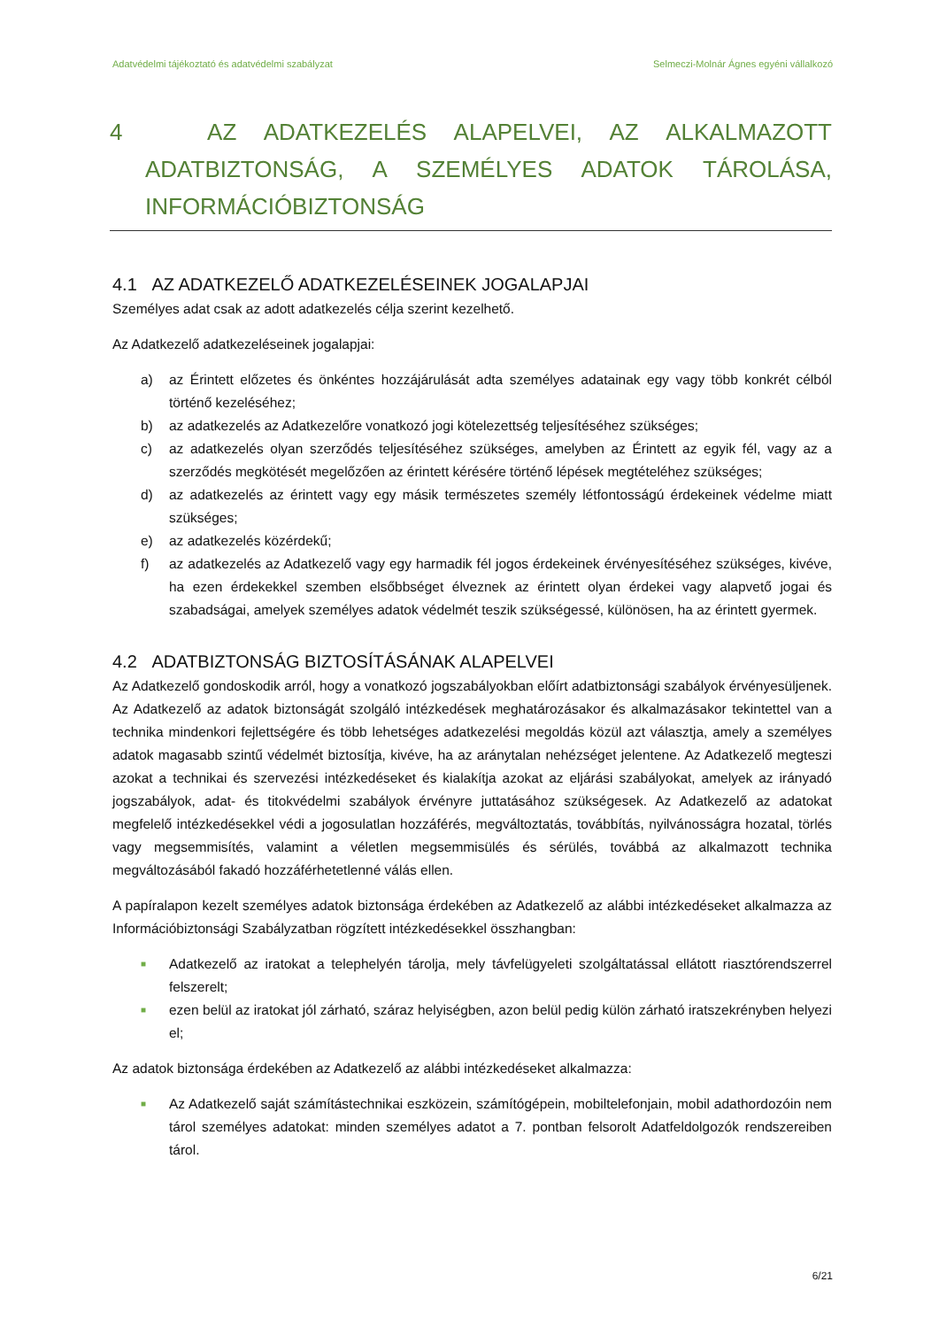Adatvédelmi tájékoztató és adatvédelmi szabályzat Selmeczi-Molnár Ágnes egyéni vállalkozó
4 AZ ADATKEZELÉS ALAPELVEI, AZ ALKALMAZOTT ADATBIZTONSÁG, A SZEMÉLYES ADATOK TÁROLÁSA, INFORMÁCIÓBIZTONSÁG
4.1 AZ ADATKEZELŐ ADATKEZELÉSEINEK JOGALAPJAI
Személyes adat csak az adott adatkezelés célja szerint kezelhető.
Az Adatkezelő adatkezeléseinek jogalapjai:
a) az Érintett előzetes és önkéntes hozzájárulását adta személyes adatainak egy vagy több konkrét célból történő kezeléséhez;
b) az adatkezelés az Adatkezelőre vonatkozó jogi kötelezettség teljesítéséhez szükséges;
c) az adatkezelés olyan szerződés teljesítéséhez szükséges, amelyben az Érintett az egyik fél, vagy az a szerződés megkötését megelőzően az érintett kérésére történő lépések megtételéhez szükséges;
d) az adatkezelés az érintett vagy egy másik természetes személy létfontosságú érdekeinek védelme miatt szükséges;
e) az adatkezelés közérdekű;
f) az adatkezelés az Adatkezelő vagy egy harmadik fél jogos érdekeinek érvényesítéséhez szükséges, kivéve, ha ezen érdekekkel szemben elsőbbséget élveznek az érintett olyan érdekei vagy alapvető jogai és szabadságai, amelyek személyes adatok védelmét teszik szükségessé, különösen, ha az érintett gyermek.
4.2 ADATBIZTONSÁG BIZTOSÍTÁSÁNAK ALAPELVEI
Az Adatkezelő gondoskodik arról, hogy a vonatkozó jogszabályokban előírt adatbiztonsági szabályok érvényesüljenek. Az Adatkezelő az adatok biztonságát szolgáló intézkedések meghatározásakor és alkalmazásakor tekintettel van a technika mindenkori fejlettségére és több lehetséges adatkezelési megoldás közül azt választja, amely a személyes adatok magasabb szintű védelmét biztosítja, kivéve, ha az aránytalan nehézséget jelentene. Az Adatkezelő megteszi azokat a technikai és szervezési intézkedéseket és kialakítja azokat az eljárási szabályokat, amelyek az irányadó jogszabályok, adat- és titokvédelmi szabályok érvényre juttatásához szükségesek. Az Adatkezelő az adatokat megfelelő intézkedésekkel védi a jogosulatlan hozzáférés, megváltoztatás, továbbítás, nyilvánosságra hozatal, törlés vagy megsemmisítés, valamint a véletlen megsemmisülés és sérülés, továbbá az alkalmazott technika megváltozásából fakadó hozzáférhetetlenné válás ellen.
A papíralapon kezelt személyes adatok biztonsága érdekében az Adatkezelő az alábbi intézkedéseket alkalmazza az Információbiztonsági Szabályzatban rögzített intézkedésekkel összhangban:
■ Adatkezelő az iratokat a telephelyén tárolja, mely távfelügyeleti szolgáltatással ellátott riasztórendszerrel felszerelt;
■ ezen belül az iratokat jól zárható, száraz helyiségben, azon belül pedig külön zárható iratszekrényben helyezi el;
Az adatok biztonsága érdekében az Adatkezelő az alábbi intézkedéseket alkalmazza:
■ Az Adatkezelő saját számítástechnikai eszközein, számítógépein, mobiltelefonjain, mobil adathordozóin nem tárol személyes adatokat: minden személyes adatot a 7. pontban felsorolt Adatfeldolgozók rendszereiben tárol.
6/21